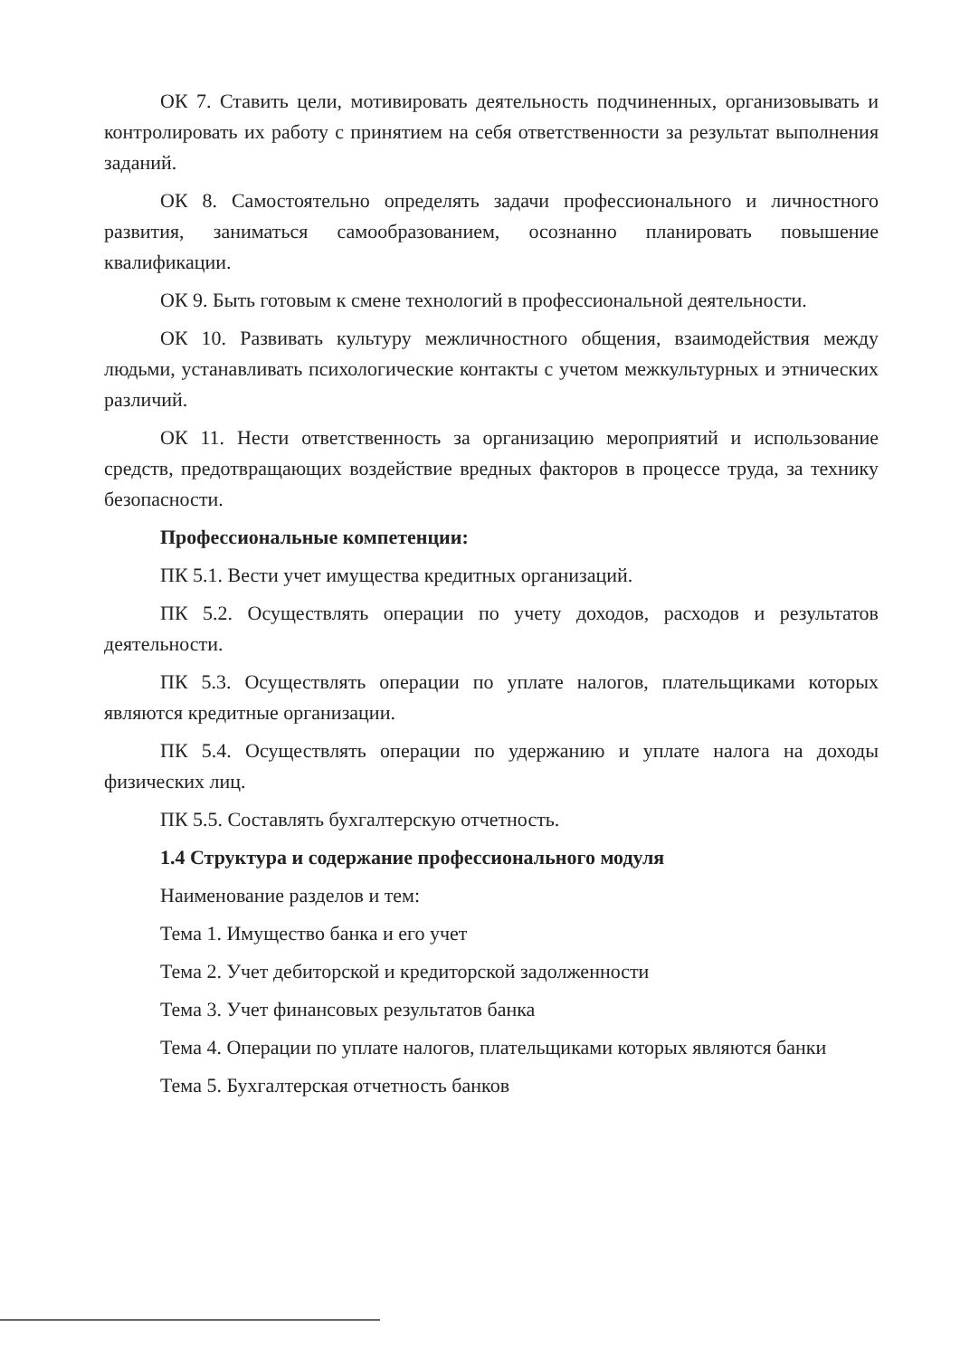ОК 7. Ставить цели, мотивировать деятельность подчиненных, организовывать и контролировать их работу с принятием на себя ответственности за результат выполнения заданий.
ОК 8. Самостоятельно определять задачи профессионального и личностного развития, заниматься самообразованием, осознанно планировать повышение квалификации.
ОК 9. Быть готовым к смене технологий в профессиональной деятельности.
ОК 10. Развивать культуру межличностного общения, взаимодействия между людьми, устанавливать психологические контакты с учетом межкультурных и этнических различий.
ОК 11. Нести ответственность за организацию мероприятий и использование средств, предотвращающих воздействие вредных факторов в процессе труда, за технику безопасности.
Профессиональные компетенции:
ПК 5.1. Вести учет имущества кредитных организаций.
ПК 5.2. Осуществлять операции по учету доходов, расходов и результатов деятельности.
ПК 5.3. Осуществлять операции по уплате налогов, плательщиками которых являются кредитные организации.
ПК 5.4. Осуществлять операции по удержанию и уплате налога на доходы физических лиц.
ПК 5.5. Составлять бухгалтерскую отчетность.
1.4 Структура и содержание профессионального модуля
Наименование разделов и тем:
Тема 1. Имущество банка и его учет
Тема 2. Учет дебиторской и кредиторской задолженности
Тема 3. Учет финансовых результатов банка
Тема 4. Операции по уплате налогов, плательщиками которых являются банки
Тема 5. Бухгалтерская отчетность банков